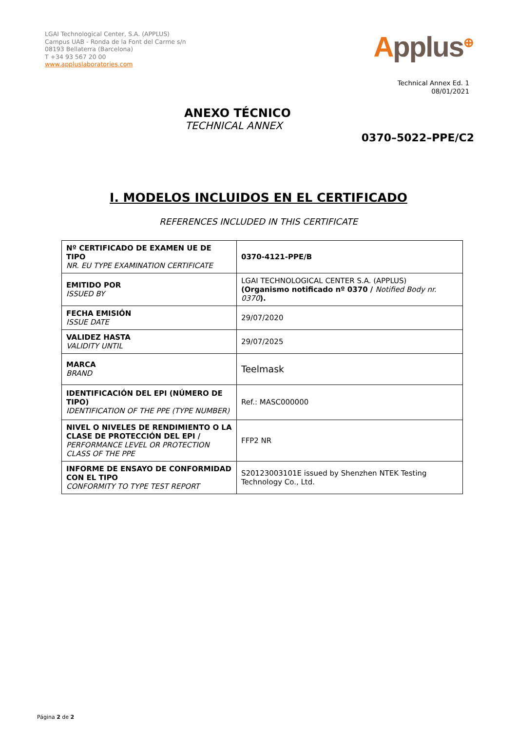LGAI Technological Center, S.A. (APPLUS)
Campus UAB - Ronda de la Font del Carme s/n
08193 Bellaterra (Barcelona)
T +34 93 567 20 00
www.appluslaboratories.com
Applus<sup>⊕</sup>
Technical Annex Ed. 1
08/01/2021
ANEXO TÉCNICO
TECHNICAL ANNEX
0370–5022–PPE/C2
I. MODELOS INCLUIDOS EN EL CERTIFICADO
REFERENCES INCLUDED IN THIS CERTIFICATE
| Nº CERTIFICADO DE EXAMEN UE DE TIPO NR. EU TYPE EXAMINATION CERTIFICATE | 0370-4121-PPE/B |
| EMITIDO POR ISSUED BY | LGAI TECHNOLOGICAL CENTER S.A. (APPLUS) (Organismo notificado nº 0370 / Notified Body nr. 0370 ). |
| FECHA EMISIÓN ISSUE DATE | 29/07/2020 |
| VALIDEZ HASTA VALIDITY UNTIL | 29/07/2025 |
| MARCA BRAND | Teelmask |
| IDENTIFICACIÓN DEL EPI (NÚMERO DE TIPO) IDENTIFICATION OF THE PPE (TYPE NUMBER) | Ref.: MASC000000 |
| NIVEL O NIVELES DE RENDIMIENTO O LA CLASE DE PROTECCIÓN DEL EPI / PERFORMANCE LEVEL OR PROTECTION CLASS OF THE PPE | FFP2 NR |
| INFORME DE ENSAYO DE CONFORMIDAD CON EL TIPO CONFORMITY TO TYPE TEST REPORT | S20123003101E issued by Shenzhen NTEK Testing Technology Co., Ltd. |
Página 2 de 2